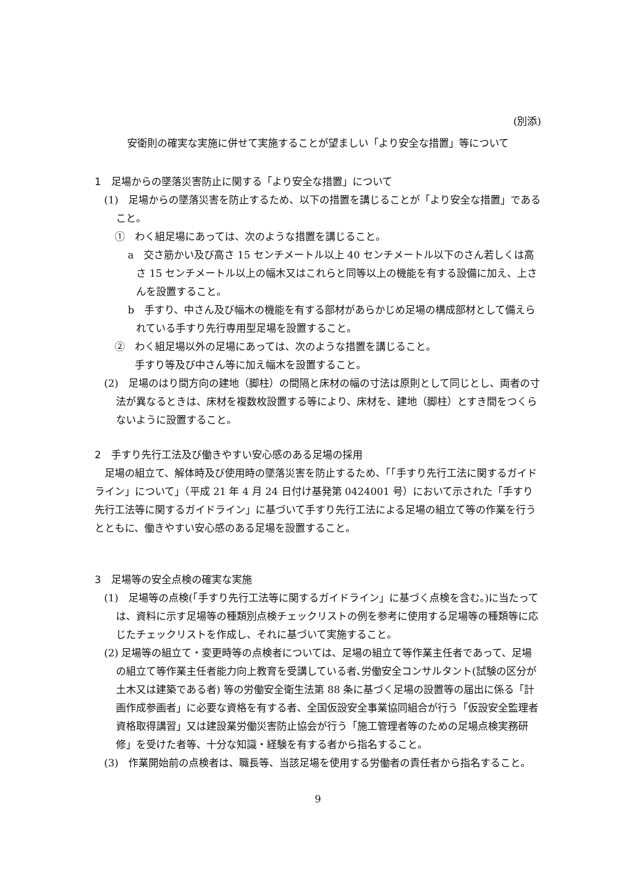(別添)
安衛則の確実な実施に併せて実施することが望ましい「より安全な措置」等について
1　足場からの墜落災害防止に関する「より安全な措置」について
(1)　足場からの墜落災害を防止するため、以下の措置を講じることが「より安全な措置」であること。
①　わく組足場にあっては、次のような措置を講じること。
a　交さ筋かい及び高さ 15 センチメートル以上 40 センチメートル以下のさん若しくは高さ 15 センチメートル以上の幅木又はこれらと同等以上の機能を有する設備に加え、上さんを設置すること。
b　手すり、中さん及び幅木の機能を有する部材があらかじめ足場の構成部材として備えられている手すり先行専用型足場を設置すること。
②　わく組足場以外の足場にあっては、次のような措置を講じること。
手すり等及び中さん等に加え幅木を設置すること。
(2)　足場のはり間方向の建地（脚柱）の間隔と床材の幅の寸法は原則として同じとし、両者の寸法が異なるときは、床材を複数枚設置する等により、床材を、建地（脚柱）とすき間をつくらないように設置すること。
2　手すり先行工法及び働きやすい安心感のある足場の採用
足場の組立て、解体時及び使用時の墜落災害を防止するため、「「手すり先行工法に関するガイドライン」について」（平成 21 年 4 月 24 日付け基発第 0424001 号）において示された「手すり先行工法等に関するガイドライン」に基づいて手すり先行工法による足場の組立て等の作業を行うとともに、働きやすい安心感のある足場を設置すること。
3　足場等の安全点検の確実な実施
(1)　足場等の点検(「手すり先行工法等に関するガイドライン」に基づく点検を含む。)に当たっては、資料に示す足場等の種類別点検チェックリストの例を参考に使用する足場等の種類等に応じたチェックリストを作成し、それに基づいて実施すること。
(2) 足場等の組立て・変更時等の点検者については、足場の組立て等作業主任者であって、足場の組立て等作業主任者能力向上教育を受講している者､労働安全コンサルタント(試験の区分が土木又は建築である者) 等の労働安全衛生法第 88 条に基づく足場の設置等の届出に係る「計画作成参画者」に必要な資格を有する者、全国仮設安全事業協同組合が行う「仮設安全監理者資格取得講習」又は建設業労働災害防止協会が行う「施工管理者等のための足場点検実務研修」を受けた者等、十分な知識・経験を有する者から指名すること。
(3)　作業開始前の点検者は、職長等、当該足場を使用する労働者の責任者から指名すること。
9